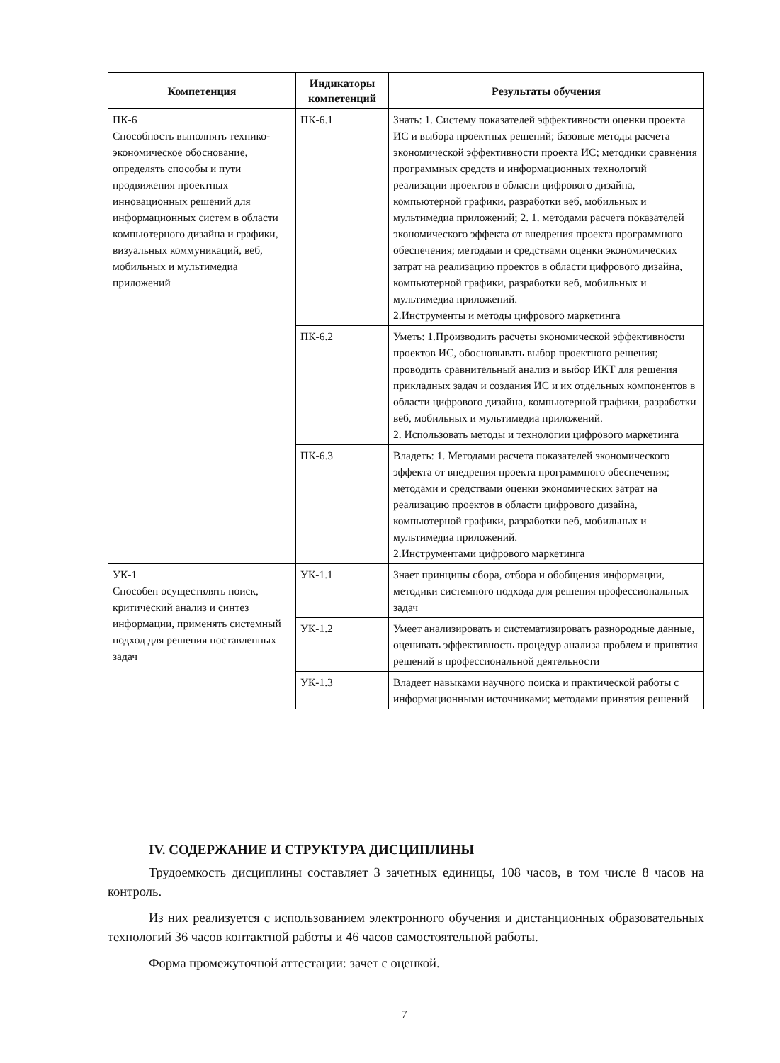| Компетенция | Индикаторы компетенций | Результаты обучения |
| --- | --- | --- |
| ПК-6 Способность выполнять технико-экономическое обоснование, определять способы и пути продвижения проектных инновационных решений для информационных систем в области компьютерного дизайна и графики, визуальных коммуникаций, веб, мобильных и мультимедиа приложений | ПК-6.1 | Знать: 1. Систему показателей эффективности оценки проекта ИС и выбора проектных решений; базовые методы расчета экономической эффективности проекта ИС; методики сравнения программных средств и информационных технологий реализации проектов в области цифрового дизайна, компьютерной графики, разработки веб, мобильных и мультимедиа приложений; 2. 1. методами расчета показателей экономического эффекта от внедрения проекта программного обеспечения; методами и средствами оценки экономических затрат на реализацию проектов в области цифрового дизайна, компьютерной графики, разработки веб, мобильных и мультимедиа приложений. 2.Инструменты и методы цифрового маркетинга |
| | ПК-6.2 | Уметь: 1.Производить расчеты экономической эффективности проектов ИС, обосновывать выбор проектного решения; проводить сравнительный анализ и выбор ИКТ для решения прикладных задач и создания ИС и их отдельных компонентов в области цифрового дизайна, компьютерной графики, разработки веб, мобильных и мультимедиа приложений. 2. Использовать методы и технологии цифрового маркетинга |
| | ПК-6.3 | Владеть: 1. Методами расчета показателей экономического эффекта от внедрения проекта программного обеспечения; методами и средствами оценки экономических затрат на реализацию проектов в области цифрового дизайна, компьютерной графики, разработки веб, мобильных и мультимедиа приложений. 2.Инструментами цифрового маркетинга |
| УК-1 Способен осуществлять поиск, критический анализ и синтез информации, применять системный подход для решения поставленных задач | УК-1.1 | Знает принципы сбора, отбора и обобщения информации, методики системного подхода для решения профессиональных задач |
| | УК-1.2 | Умеет анализировать и систематизировать разнородные данные, оценивать эффективность процедур анализа проблем и принятия решений в профессиональной деятельности |
| | УК-1.3 | Владеет навыками научного поиска и практической работы с информационными источниками; методами принятия решений |
IV. СОДЕРЖАНИЕ И СТРУКТУРА ДИСЦИПЛИНЫ
Трудоемкость дисциплины составляет 3 зачетных единицы, 108 часов, в том числе 8 часов на контроль.
Из них реализуется с использованием электронного обучения и дистанционных образовательных технологий 36 часов контактной работы и 46 часов самостоятельной работы.
Форма промежуточной аттестации: зачет с оценкой.
7